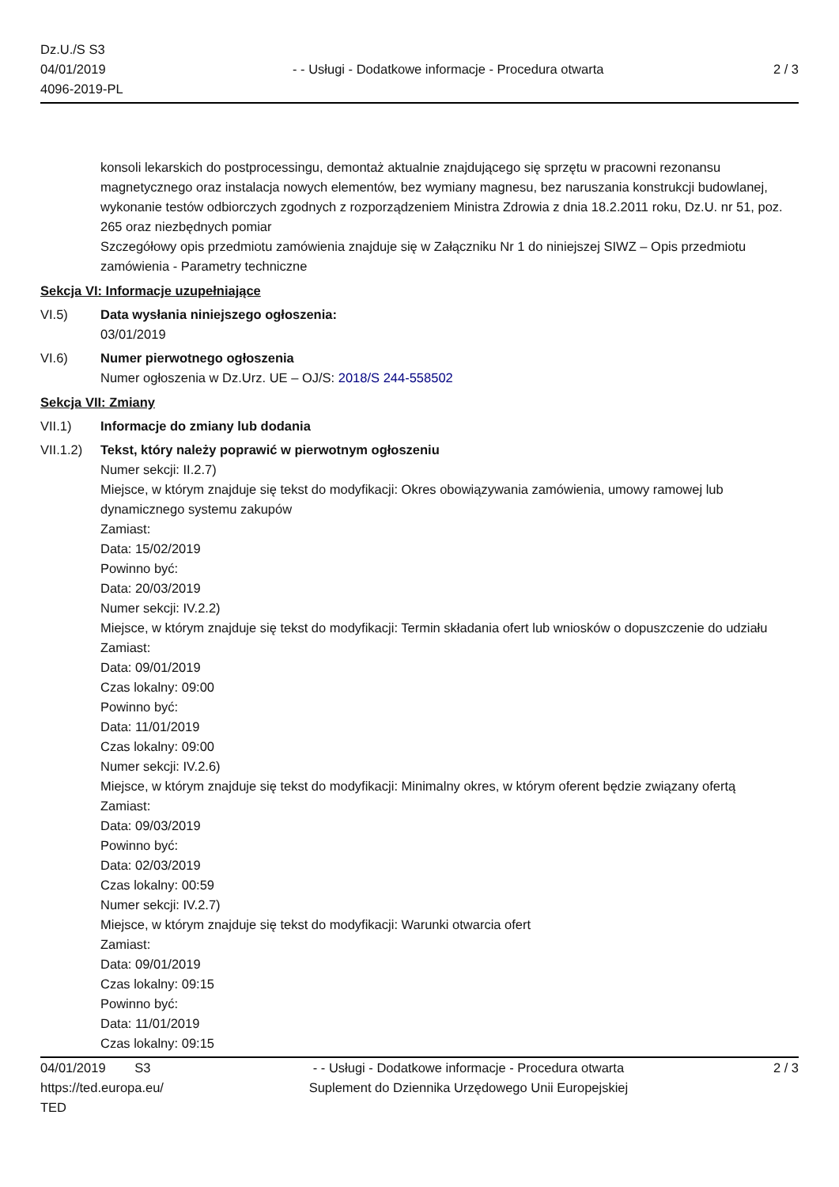Dz.U./S S3
04/01/2019
4096-2019-PL
- - Usługi - Dodatkowe informacje - Procedura otwarta
2 / 3
konsoli lekarskich do postprocessingu, demontaż aktualnie znajdującego się sprzętu w pracowni rezonansu magnetycznego oraz instalacja nowych elementów, bez wymiany magnesu, bez naruszania konstrukcji budowlanej, wykonanie testów odbiorczych zgodnych z rozporządzeniem Ministra Zdrowia z dnia 18.2.2011 roku, Dz.U. nr 51, poz. 265 oraz niezbędnych pomiar
Szczegółowy opis przedmiotu zamówienia znajduje się w Załączniku Nr 1 do niniejszej SIWZ – Opis przedmiotu zamówienia - Parametry techniczne
Sekcja VI: Informacje uzupełniające
VI.5) Data wysłania niniejszego ogłoszenia:
03/01/2019
VI.6) Numer pierwotnego ogłoszenia
Numer ogłoszenia w Dz.Urz. UE – OJ/S: 2018/S 244-558502
Sekcja VII: Zmiany
VII.1) Informacje do zmiany lub dodania
VII.1.2)
Tekst, który należy poprawić w pierwotnym ogłoszeniu
Numer sekcji: II.2.7)
Miejsce, w którym znajduje się tekst do modyfikacji: Okres obowiązywania zamówienia, umowy ramowej lub dynamicznego systemu zakupów
Zamiast:
Data: 15/02/2019
Powinno być:
Data: 20/03/2019
Numer sekcji: IV.2.2)
Miejsce, w którym znajduje się tekst do modyfikacji: Termin składania ofert lub wniosków o dopuszczenie do udziału
Zamiast:
Data: 09/01/2019
Czas lokalny: 09:00
Powinno być:
Data: 11/01/2019
Czas lokalny: 09:00
Numer sekcji: IV.2.6)
Miejsce, w którym znajduje się tekst do modyfikacji: Minimalny okres, w którym oferent będzie związany ofertą
Zamiast:
Data: 09/03/2019
Powinno być:
Data: 02/03/2019
Czas lokalny: 00:59
Numer sekcji: IV.2.7)
Miejsce, w którym znajduje się tekst do modyfikacji: Warunki otwarcia ofert
Zamiast:
Data: 09/01/2019
Czas lokalny: 09:15
Powinno być:
Data: 11/01/2019
Czas lokalny: 09:15
04/01/2019 S3
https://ted.europa.eu/
TED
- - Usługi - Dodatkowe informacje - Procedura otwarta
Suplement do Dziennika Urzędowego Unii Europejskiej
2 / 3